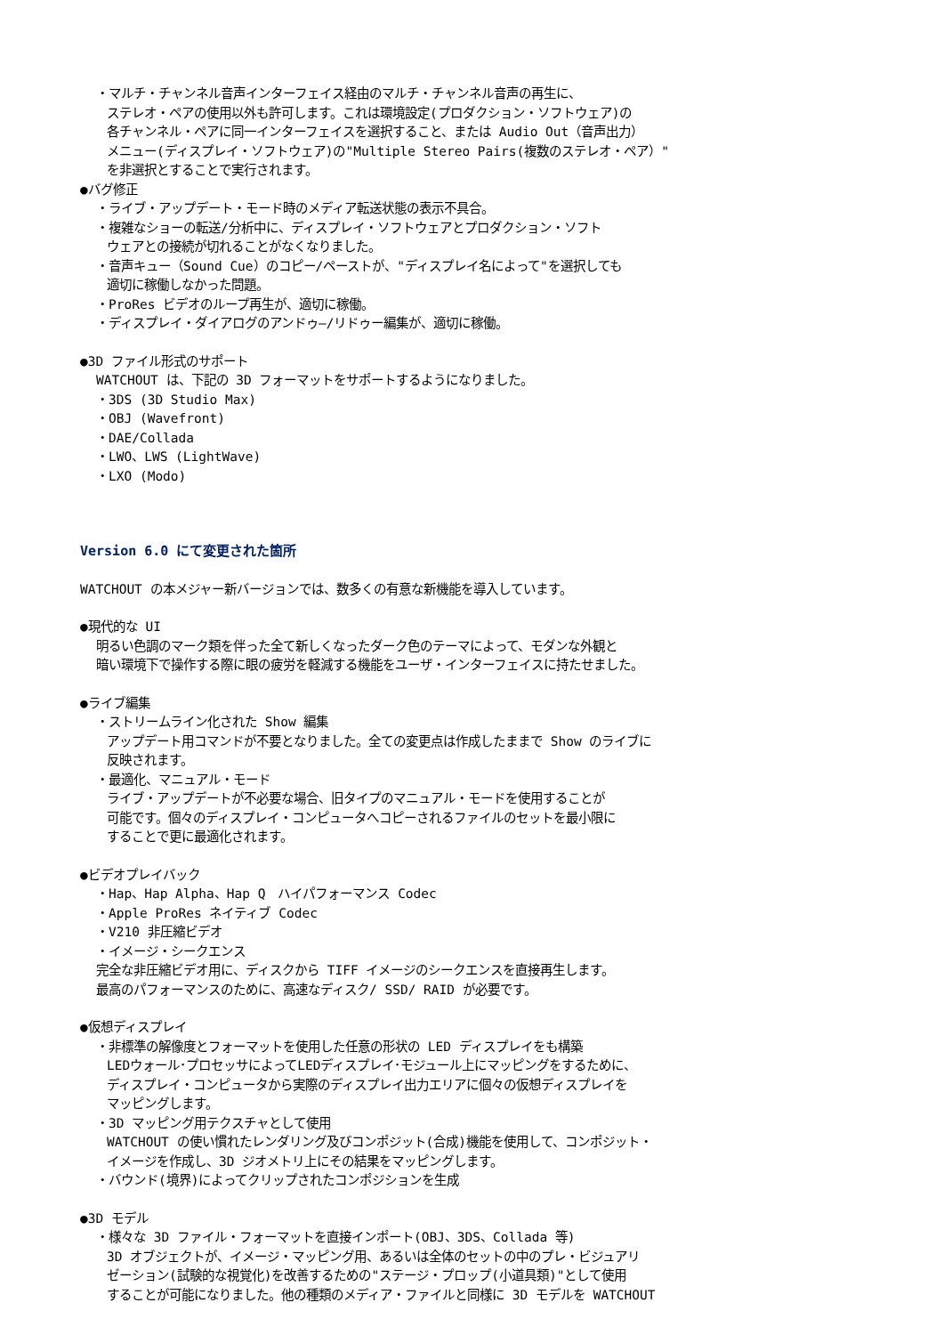・マルチ・チャンネル音声インターフェイス経由のマルチ・チャンネル音声の再生に、
ステレオ・ペアの使用以外も許可します。これは環境設定(プロダクション・ソフトウェア)の
各チャンネル・ペアに同一インターフェイスを選択すること、または Audio Out（音声出力）
メニュー(ディスプレイ・ソフトウェア)の"Multiple Stereo Pairs(複数のステレオ・ペア）"
を非選択とすることで実行されます。
●バグ修正
・ライブ・アップデート・モード時のメディア転送状態の表示不具合。
・複雑なショーの転送/分析中に、ディスプレイ・ソフトウェアとプロダクション・ソフト
ウェアとの接続が切れることがなくなりました。
・音声キュー（Sound Cue）のコピー/ペーストが、"ディスプレイ名によって"を選択しても
適切に稼働しなかった問題。
・ProRes ビデオのループ再生が、適切に稼働。
・ディスプレイ・ダイアログのアンドゥ—/リドゥー編集が、適切に稼働。
●3D ファイル形式のサポート
WATCHOUT は、下記の 3D フォーマットをサポートするようになりました。
・3DS (3D Studio Max)
・OBJ (Wavefront)
・DAE/Collada
・LWO、LWS (LightWave)
・LXO (Modo)
Version 6.0 にて変更された箇所
WATCHOUT の本メジャー新バージョンでは、数多くの有意な新機能を導入しています。
●現代的な UI
明るい色調のマーク類を伴った全て新しくなったダーク色のテーマによって、モダンな外観と
暗い環境下で操作する際に眼の疲労を軽減する機能をユーザ・インターフェイスに持たせました。
●ライブ編集
・ストリームライン化された Show 編集
アップデート用コマンドが不要となりました。全ての変更点は作成したままで Show のライブに
反映されます。
・最適化、マニュアル・モード
ライブ・アップデートが不必要な場合、旧タイプのマニュアル・モードを使用することが
可能です。個々のディスプレイ・コンピュータへコピーされるファイルのセットを最小限に
することで更に最適化されます。
●ビデオプレイバック
・Hap、Hap Alpha、Hap Q　ハイパフォーマンス Codec
・Apple ProRes ネイティブ Codec
・V210 非圧縮ビデオ
・イメージ・シークエンス
完全な非圧縮ビデオ用に、ディスクから TIFF イメージのシークエンスを直接再生します。
最高のパフォーマンスのために、高速なディスク/ SSD/ RAID が必要です。
●仮想ディスプレイ
・非標準の解像度とフォーマットを使用した任意の形状の LED ディスプレイをも構築
LEDウォール･プロセッサによってLEDディスプレイ･モジュール上にマッピングをするために、
ディスプレイ・コンピュータから実際のディスプレイ出力エリアに個々の仮想ディスプレイを
マッピングします。
・3D マッピング用テクスチャとして使用
WATCHOUT の使い慣れたレンダリング及びコンポジット(合成)機能を使用して、コンポジット・
イメージを作成し、3D ジオメトリ上にその結果をマッピングします。
・バウンド(境界)によってクリップされたコンポジションを生成
●3D モデル
・様々な 3D ファイル・フォーマットを直接インポート(OBJ、3DS、Collada 等)
3D オブジェクトが、イメージ・マッピング用、あるいは全体のセットの中のプレ・ビジュアリ
ゼーション(試験的な視覚化)を改善するための"ステージ・プロップ(小道具類)"として使用
することが可能になりました。他の種類のメディア・ファイルと同様に 3D モデルを WATCHOUT